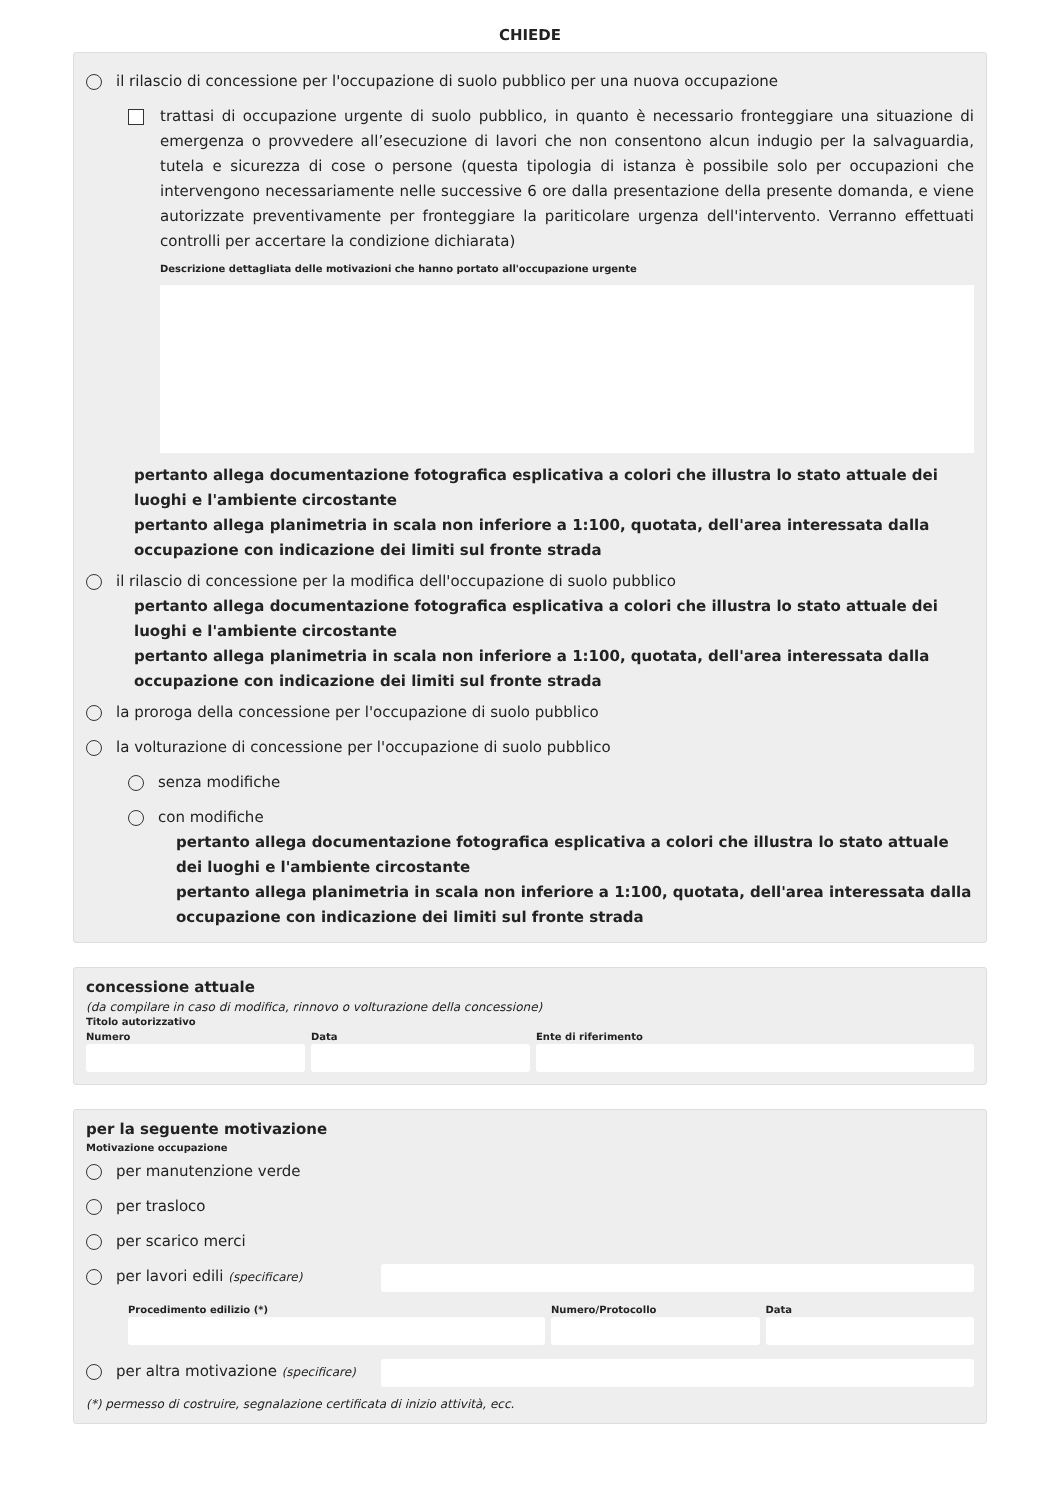CHIEDE
il rilascio di concessione per l'occupazione di suolo pubblico per una nuova occupazione
trattasi di occupazione urgente di suolo pubblico, in quanto è necessario fronteggiare una situazione di emergenza o provvedere all’esecuzione di lavori che non consentono alcun indugio per la salvaguardia, tutela e sicurezza di cose o persone (questa tipologia di istanza è possibile solo per occupazioni che intervengono necessariamente nelle successive 6 ore dalla presentazione della presente domanda, e viene autorizzate preventivamente per fronteggiare la pariticolare urgenza dell'intervento. Verranno effettuati controlli per accertare la condizione dichiarata)
Descrizione dettagliata delle motivazioni che hanno portato all'occupazione urgente
pertanto allega documentazione fotografica esplicativa a colori che illustra lo stato attuale dei luoghi e l'ambiente circostante
pertanto allega planimetria in scala non inferiore a 1:100, quotata, dell'area interessata dalla occupazione con indicazione dei limiti sul fronte strada
il rilascio di concessione per la modifica dell'occupazione di suolo pubblico
pertanto allega documentazione fotografica esplicativa a colori che illustra lo stato attuale dei luoghi e l'ambiente circostante
pertanto allega planimetria in scala non inferiore a 1:100, quotata, dell'area interessata dalla occupazione con indicazione dei limiti sul fronte strada
la proroga della concessione per l'occupazione di suolo pubblico
la volturazione di concessione per l'occupazione di suolo pubblico
senza modifiche
con modifiche
pertanto allega documentazione fotografica esplicativa a colori che illustra lo stato attuale dei luoghi e l'ambiente circostante
pertanto allega planimetria in scala non inferiore a 1:100, quotata, dell'area interessata dalla occupazione con indicazione dei limiti sul fronte strada
concessione attuale
(da compilare in caso di modifica, rinnovo o volturazione della concessione)
Titolo autorizzativo
Numero Data Ente di riferimento
per la seguente motivazione
Motivazione occupazione
per manutenzione verde
per trasloco
per scarico merci
per lavori edili (specificare)
Procedimento edilizio (*) Numero/Protocollo Data
per altra motivazione (specificare)
(*) permesso di costruire, segnalazione certificata di inizio attività, ecc.